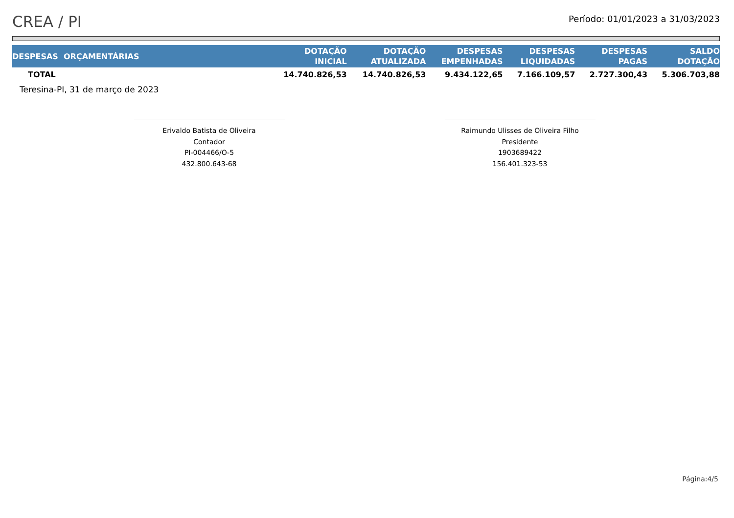CREA / PI
Período: 01/01/2023 a 31/03/2023
| DESPESAS ORÇAMENTÁRIAS | DOTAÇÃO INICIAL | DOTAÇÃO ATUALIZADA | DESPESAS EMPENHADAS | DESPESAS LIQUIDADAS | DESPESAS PAGAS | SALDO DOTAÇÃO |
| --- | --- | --- | --- | --- | --- | --- |
| TOTAL | 14.740.826,53 | 14.740.826,53 | 9.434.122,65 | 7.166.109,57 | 2.727.300,43 | 5.306.703,88 |
Teresina-PI, 31 de março de 2023
Erivaldo Batista de Oliveira
Contador
PI-004466/O-5
432.800.643-68
Raimundo Ulisses de Oliveira Filho
Presidente
1903689422
156.401.323-53
Página:4/5